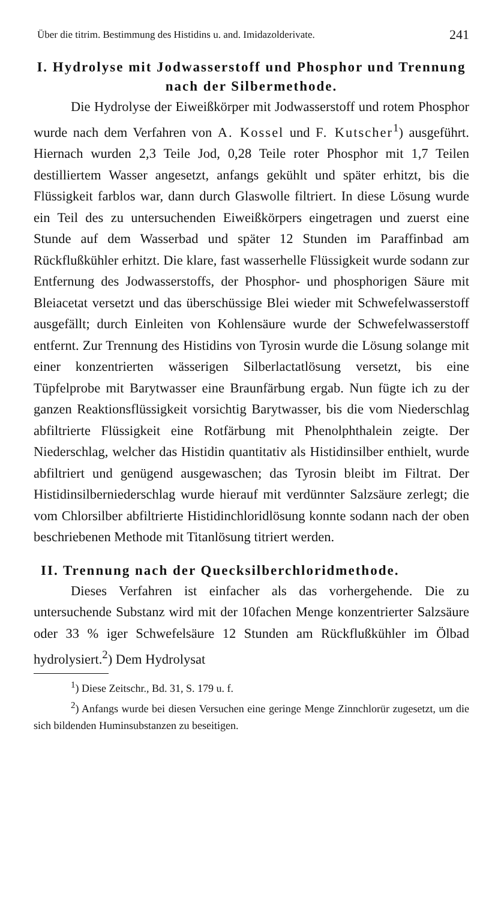Über die titrim. Bestimmung des Histidins u. and. Imidazolderivate. 241
I. Hydrolyse mit Jodwasserstoff und Phosphor und Trennung nach der Silbermethode.
Die Hydrolyse der Eiweißkörper mit Jodwasserstoff und rotem Phosphor wurde nach dem Verfahren von A. Kossel und F. Kutscher<sup>1</sup>) ausgeführt. Hiernach wurden 2,3 Teile Jod, 0,28 Teile roter Phosphor mit 1,7 Teilen destilliertem Wasser angesetzt, anfangs gekühlt und später erhitzt, bis die Flüssigkeit farblos war, dann durch Glaswolle filtriert. In diese Lösung wurde ein Teil des zu untersuchenden Eiweißkörpers eingetragen und zuerst eine Stunde auf dem Wasserbad und später 12 Stunden im Paraffinbad am Rückflußkühler erhitzt. Die klare, fast wasserhelle Flüssigkeit wurde sodann zur Entfernung des Jodwasserstoffs, der Phosphor- und phosphorigen Säure mit Bleiacetat versetzt und das überschüssige Blei wieder mit Schwefelwasserstoff ausgefällt; durch Einleiten von Kohlensäure wurde der Schwefelwasserstoff entfernt. Zur Trennung des Histidins von Tyrosin wurde die Lösung solange mit einer konzentrierten wässerigen Silberlactatlösung versetzt, bis eine Tüpfelprobe mit Barytwasser eine Braunfärbung ergab. Nun fügte ich zu der ganzen Reaktionsflüssigkeit vorsichtig Barytwasser, bis die vom Niederschlag abfiltrierte Flüssigkeit eine Rotfärbung mit Phenolphthalein zeigte. Der Niederschlag, welcher das Histidin quantitativ als Histidinsilber enthielt, wurde abfiltriert und genügend ausgewaschen; das Tyrosin bleibt im Filtrat. Der Histidinsilberniederschlag wurde hierauf mit verdünnter Salzsäure zerlegt; die vom Chlorsilber abfiltrierte Histidinchloridlösung konnte sodann nach der oben beschriebenen Methode mit Titanlösung titriert werden.
II. Trennung nach der Quecksilberchloridmethode.
Dieses Verfahren ist einfacher als das vorhergehende. Die zu untersuchende Substanz wird mit der 10fachen Menge konzentrierter Salzsäure oder 33 % iger Schwefelsäure 12 Stunden am Rückflußkühler im Ölbad hydrolysiert.<sup>2</sup>) Dem Hydrolysat
<sup>1</sup>) Diese Zeitschr., Bd. 31, S. 179 u. f.
<sup>2</sup>) Anfangs wurde bei diesen Versuchen eine geringe Menge Zinnchlorür zugesetzt, um die sich bildenden Huminsubstanzen zu beseitigen.